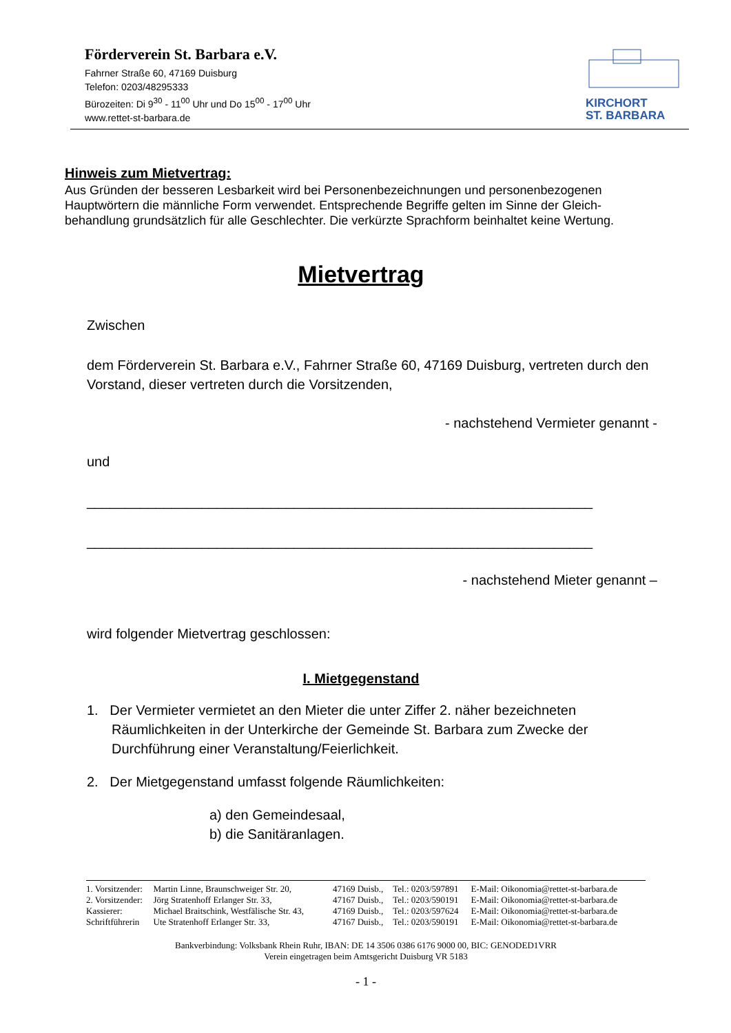Förderverein St. Barbara e.V.
Fahrner Straße 60, 47169 Duisburg
Telefon: 0203/48295333
Bürozeiten: Di 9<sup>30</sup> - 11<sup>00</sup> Uhr und Do 15<sup>00</sup> - 17<sup>00</sup> Uhr
www.rettet-st-barbara.de
KIRCHORT
ST. BARBARA
Hinweis zum Mietvertrag:
Aus Gründen der besseren Lesbarkeit wird bei Personenbezeichnungen und personenbezogenen Hauptwörtern die männliche Form verwendet. Entsprechende Begriffe gelten im Sinne der Gleich-behandlung grundsätzlich für alle Geschlechter. Die verkürzte Sprachform beinhaltet keine Wertung.
Mietvertrag
Zwischen
dem Förderverein St. Barbara e.V., Fahrner Straße 60, 47169 Duisburg, vertreten durch den Vorstand, dieser vertreten durch die Vorsitzenden,
- nachstehend Vermieter genannt -
und
__________________________________________________________________
__________________________________________________________________
- nachstehend Mieter genannt –
wird folgender Mietvertrag geschlossen:
I. Mietgegenstand
1. Der Vermieter vermietet an den Mieter die unter Ziffer 2. näher bezeichneten Räumlichkeiten in der Unterkirche der Gemeinde St. Barbara zum Zwecke der Durchführung einer Veranstaltung/Feierlichkeit.
2. Der Mietgegenstand umfasst folgende Räumlichkeiten:
a) den Gemeindesaal,
b) die Sanitäranlagen.
| 1. Vorsitzender: | Martin Linne, Braunschweiger Str. 20, | 47169 Duisb., | Tel.: 0203/597891 | E-Mail: Oikonomia@rettet-st-barbara.de |
| 2. Vorsitzender: | Jörg Stratenhoff Erlanger Str. 33, | 47167 Duisb., | Tel.: 0203/590191 | E-Mail: Oikonomia@rettet-st-barbara.de |
| Kassierer: | Michael Braitschink, Westfälische Str. 43, | 47169 Duisb., | Tel.: 0203/597624 | E-Mail: Oikonomia@rettet-st-barbara.de |
| Schriftführerin | Ute Stratenhoff Erlanger Str. 33, | 47167 Duisb., | Tel.: 0203/590191 | E-Mail: Oikonomia@rettet-st-barbara.de |
Bankverbindung: Volksbank Rhein Ruhr, IBAN: DE 14 3506 0386 6176 9000 00, BIC: GENODED1VRR
Verein eingetragen beim Amtsgericht Duisburg VR 5183
- 1 -